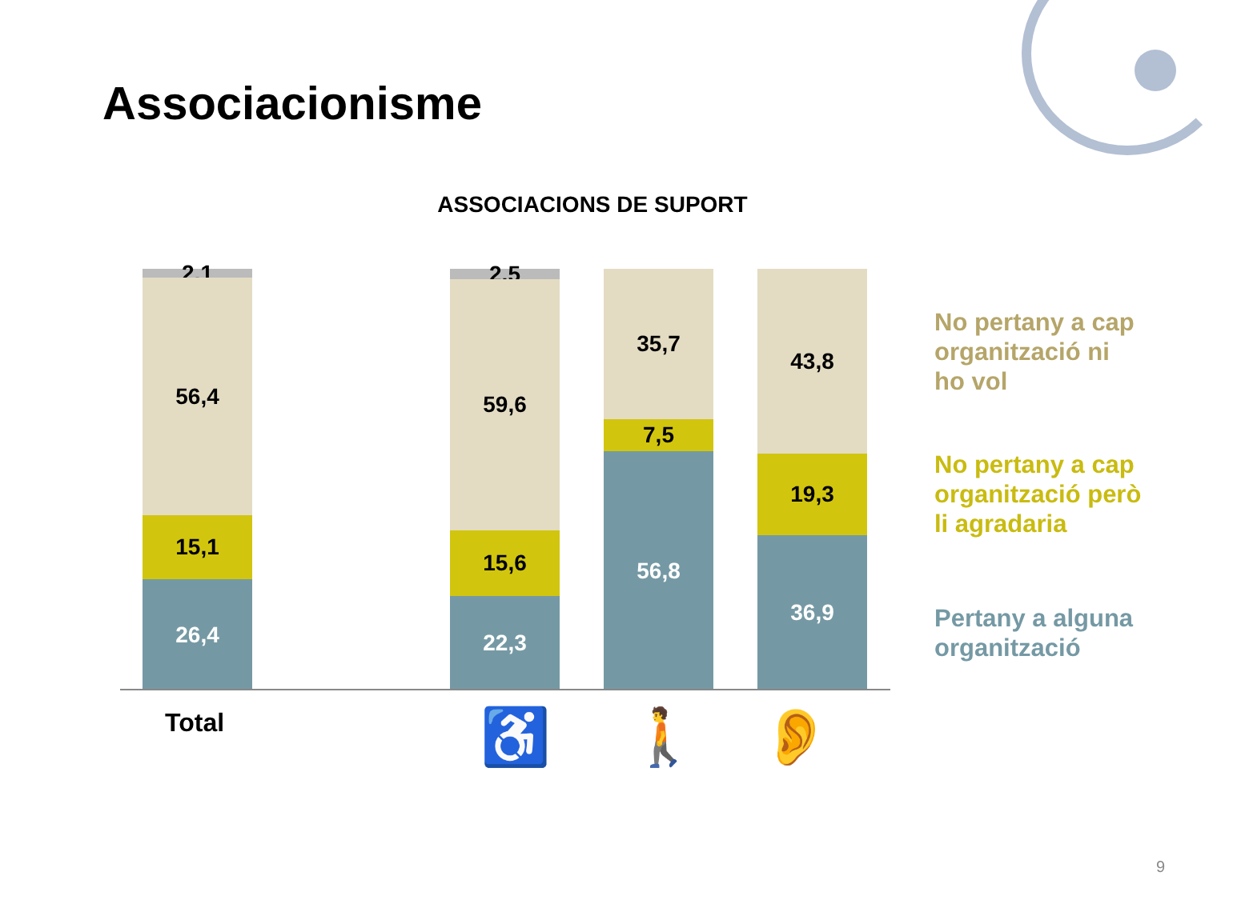Associacionisme
ASSOCIACIONS DE SUPORT
2,1
56,4
15,1
26,4
2,5
59,6
15,6
22,3
35,7
7,5
56,8
43,8
19,3
36,9
Total ♿ 🚶 👂
No pertany a cap
organització ni
ho vol
No pertany a cap
organització però
li agradaria
Pertany a alguna
organització
9